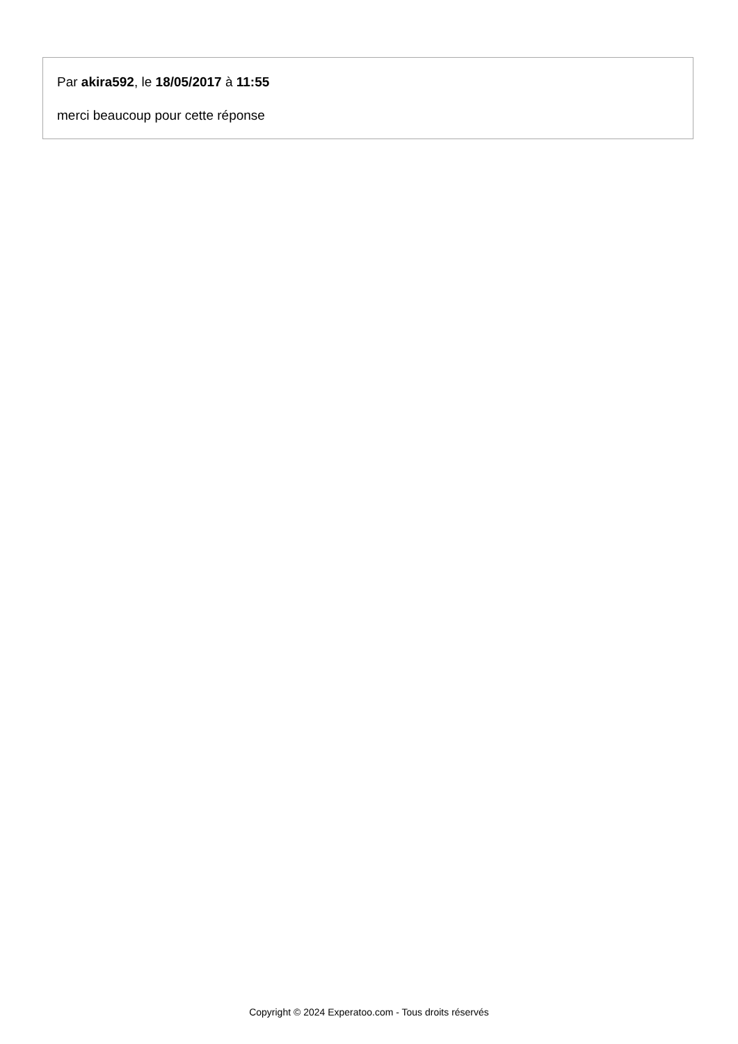Par akira592, le 18/05/2017 à 11:55
merci beaucoup pour cette réponse
Copyright © 2024 Experatoo.com - Tous droits réservés